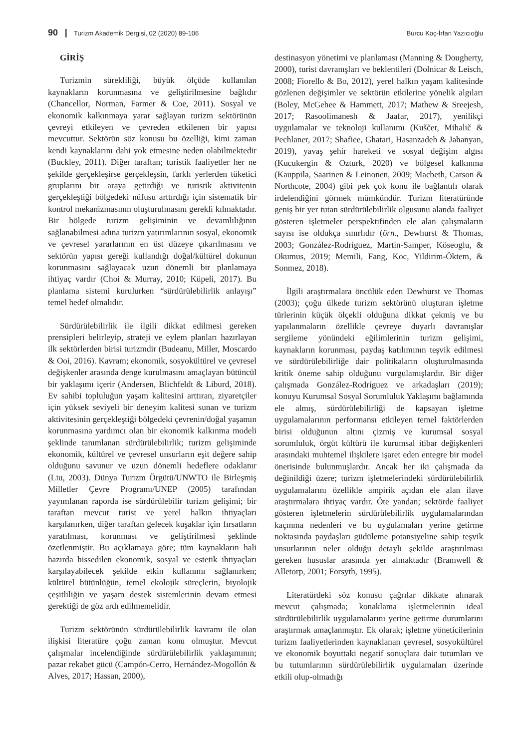90 | Turizm Akademik Dergisi, 02 (2020) 89-106 Burcu Koç-İrfan Yazıcıoğlu
GİRİŞ
Turizmin sürekliliği, büyük ölçüde kullanılan kaynakların korunmasına ve geliştirilmesine bağlıdır (Chancellor, Norman, Farmer & Coe, 2011). Sosyal ve ekonomik kalkınmaya yarar sağlayan turizm sektörünün çevreyi etkileyen ve çevreden etkilenen bir yapısı mevcuttur. Sektörün söz konusu bu özelliği, kimi zaman kendi kaynaklarını dahi yok etmesine neden olabilmektedir (Buckley, 2011). Diğer taraftan; turistik faaliyetler her ne şekilde gerçekleşirse gerçekleşsin, farklı yerlerden tüketici gruplarını bir araya getirdiği ve turistik aktivitenin gerçekleştiği bölgedeki nüfusu arttırdığı için sistematik bir kontrol mekanizmasının oluşturulmasını gerekli kılmaktadır. Bir bölgede turizm gelişiminin ve devamlılığının sağlanabilmesi adına turizm yatırımlarının sosyal, ekonomik ve çevresel yararlarının en üst düzeye çıkarılmasını ve sektörün yapısı gereği kullandığı doğal/kültürel dokunun korunmasını sağlayacak uzun dönemli bir planlamaya ihtiyaç vardır (Choi & Murray, 2010; Küpeli, 2017). Bu planlama sistemi kurulurken “sürdürülebilirlik anlayışı” temel hedef olmalıdır.
Sürdürülebilirlik ile ilgili dikkat edilmesi gereken prensipleri belirleyip, strateji ve eylem planları hazırlayan ilk sektörlerden birisi turizmdir (Budeanu, Miller, Moscardo & Ooi, 2016). Kavram; ekonomik, sosyokültürel ve çevresel değişkenler arasında denge kurulmasını amaçlayan bütüncül bir yaklaşımı içerir (Andersen, Blichfeldt & Liburd, 2018). Ev sahibi topluluğun yaşam kalitesini arttıran, ziyaretçiler için yüksek seviyeli bir deneyim kalitesi sunan ve turizm aktivitesinin gerçekleştiği bölgedeki çevrenin/doğal yaşamın korunmasına yardımcı olan bir ekonomik kalkınma modeli şeklinde tanımlanan sürdürülebilirlik; turizm gelişiminde ekonomik, kültürel ve çevresel unsurların eşit değere sahip olduğunu savunur ve uzun dönemli hedeflere odaklanır (Liu, 2003). Dünya Turizm Örgütü/UNWTO ile Birleşmiş Milletler Çevre Programı/UNEP (2005) tarafından yayımlanan raporda ise sürdürülebilir turizm gelişimi; bir taraftan mevcut turist ve yerel halkın ihtiyaçları karşılanırken, diğer taraftan gelecek kuşaklar için fırsatların yaratılması, korunması ve geliştirilmesi şeklinde özetlenmiştir. Bu açıklamaya göre; tüm kaynakların hali hazırda hissedilen ekonomik, sosyal ve estetik ihtiyaçları karşılayabilecek şekilde etkin kullanımı sağlanırken; kültürel bütünlüğün, temel ekolojik süreçlerin, biyolojik çeşitliliğin ve yaşam destek sistemlerinin devam etmesi gerektiği de göz ardı edilmemelidir.
Turizm sektörünün sürdürülebilirlik kavramı ile olan ilişkisi literatüre çoğu zaman konu olmuştur. Mevcut çalışmalar incelendiğinde sürdürülebilirlik yaklaşımının; pazar rekabet gücü (Campón-Cerro, Hernández-Mogollón & Alves, 2017; Hassan, 2000),
destinasyon yönetimi ve planlaması (Manning & Dougherty, 2000), turist davranışları ve beklentileri (Dolnicar & Leisch, 2008; Fiorello & Bo, 2012), yerel halkın yaşam kalitesinde gözlenen değişimler ve sektörün etkilerine yönelik algıları (Boley, McGehee & Hammett, 2017; Mathew & Sreejesh, 2017; Rasoolimanesh & Jaafar, 2017), yenilikçi uygulamalar ve teknoloji kullanımı (Kuščer, Mihalič & Pechlaner, 2017; Shafiee, Ghatari, Hasanzadeh & Jahanyan, 2019), yavaş şehir hareketi ve sosyal değişim algısı (Kucukergin & Ozturk, 2020) ve bölgesel kalkınma (Kauppila, Saarinen & Leinonen, 2009; Macbeth, Carson & Northcote, 2004) gibi pek çok konu ile bağlantılı olarak irdelendiğini görmek mümkündür. Turizm literatüründe geniş bir yer tutan sürdürülebilirlik olgusunu alanda faaliyet gösteren işletmeler perspektifinden ele alan çalışmaların sayısı ise oldukça sınırlıdır (örn., Dewhurst & Thomas, 2003; González-Rodríguez, Martín-Samper, Köseoglu, & Okumus, 2019; Memili, Fang, Koc, Yildirim-Öktem, & Sonmez, 2018).
İlgili araştırmalara öncülük eden Dewhurst ve Thomas (2003); çoğu ülkede turizm sektörünü oluşturan işletme türlerinin küçük ölçekli olduğuna dikkat çekmiş ve bu yapılanmaların özellikle çevreye duyarlı davranışlar sergileme yönündeki eğilimlerinin turizm gelişimi, kaynakların korunması, paydaş katılımının teşvik edilmesi ve sürdürülebilirliğe dair politikaların oluşturulmasında kritik öneme sahip olduğunu vurgulamışlardır. Bir diğer çalışmada González-Rodríguez ve arkadaşları (2019); konuyu Kurumsal Sosyal Sorumluluk Yaklaşımı bağlamında ele almış, sürdürülebilirliği de kapsayan işletme uygulamalarının performansı etkileyen temel faktörlerden birisi olduğunun altını çizmiş ve kurumsal sosyal sorumluluk, örgüt kültürü ile kurumsal itibar değişkenleri arasındaki muhtemel ilişkilere işaret eden entegre bir model önerisinde bulunmuşlardır. Ancak her iki çalışmada da değinildiği üzere; turizm işletmelerindeki sürdürülebilirlik uygulamalarını özellikle ampirik açıdan ele alan ilave araştırmalara ihtiyaç vardır. Öte yandan; sektörde faaliyet gösteren işletmelerin sürdürülebilirlik uygulamalarından kaçınma nedenleri ve bu uygulamaları yerine getirme noktasında paydaşları güdüleme potansiyeline sahip teşvik unsurlarının neler olduğu detaylı şekilde araştırılması gereken hususlar arasında yer almaktadır (Bramwell & Alletorp, 2001; Forsyth, 1995).
Literatürdeki söz konusu çağrılar dikkate alınarak mevcut çalışmada; konaklama işletmelerinin ideal sürdürülebilirlik uygulamalarını yerine getirme durumlarını araştırmak amaçlanmıştır. Ek olarak; işletme yöneticilerinin turizm faaliyetlerinden kaynaklanan çevresel, sosyokültürel ve ekonomik boyuttaki negatif sonuçlara dair tutumları ve bu tutumlarının sürdürülebilirlik uygulamaları üzerinde etkili olup-olmadığı